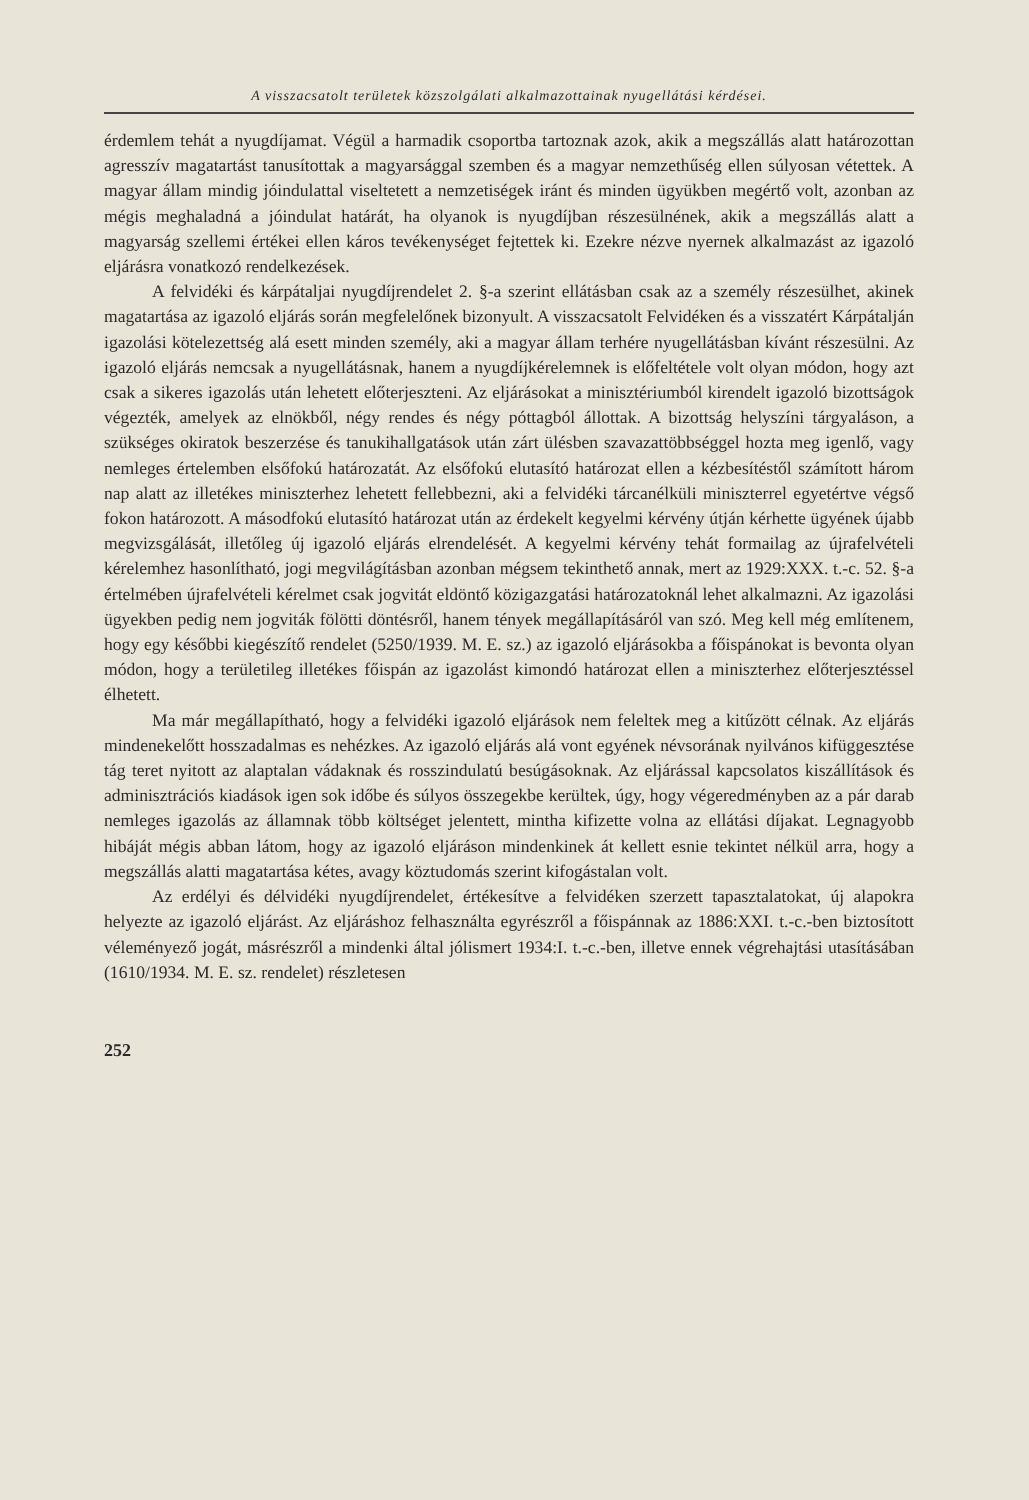A visszacsatolt területek közszolgálati alkalmazottainak nyugellátási kérdései.
érdemlem tehát a nyugdíjamat. Végül a harmadik csoportba tartoznak azok, akik a megszállás alatt határozottan agresszív magatartást tanusítottak a magyarsággal szemben és a magyar nemzethűség ellen súlyosan vétettek. A magyar állam mindig jóindulattal viseltetett a nemzetiségek iránt és minden ügyükben megértő volt, azonban az mégis meghaladná a jóindulat határát, ha olyanok is nyugdíjban részesülnének, akik a megszállás alatt a magyarság szellemi értékei ellen káros tevékenységet fejtettek ki. Ezekre nézve nyernek alkalmazást az igazoló eljárásra vonatkozó rendelkezések.
A felvidéki és kárpátaljai nyugdíjrendelet 2. §-a szerint ellátásban csak az a személy részesülhet, akinek magatartása az igazoló eljárás során megfelelőnek bizonyult. A visszacsatolt Felvidéken és a visszatért Kárpátalján igazolási kötelezettség alá esett minden személy, aki a magyar állam terhére nyugellátásban kívánt részesülni. Az igazoló eljárás nemcsak a nyugellátásnak, hanem a nyugdíjkérelemnek is előfeltétele volt olyan módon, hogy azt csak a sikeres igazolás után lehetett előterjeszteni. Az eljárásokat a minisztériumból kirendelt igazoló bizottságok végezték, amelyek az elnökből, négy rendes és négy póttagból állottak. A bizottság helyszíni tárgyaláson, a szükséges okiratok beszerzése és tanukihallgatások után zárt ülésben szavazattöbbséggel hozta meg igenlő, vagy nemleges értelemben elsőfokú határozatát. Az elsőfokú elutasító határozat ellen a kézbesítéstől számított három nap alatt az illetékes miniszterhez lehetett fellebbezni, aki a felvidéki tárcanélküli miniszterrel egyetértve végső fokon határozott. A másodfokú elutasító határozat után az érdekelt kegyelmi kérvény útján kérhette ügyének újabb megvizsgálását, illetőleg új igazoló eljárás elrendelését. A kegyelmi kérvény tehát formailag az újrafelvételi kérelemhez hasonlítható, jogi megvilágításban azonban mégsem tekinthető annak, mert az 1929:XXX. t.-c. 52. §-a értelmében újrafelvételi kérelmet csak jogvitát eldöntő közigazgatási határozatoknál lehet alkalmazni. Az igazolási ügyekben pedig nem jogviták fölötti döntésről, hanem tények megállapításáról van szó. Meg kell még említenem, hogy egy későbbi kiegészítő rendelet (5250/1939. M. E. sz.) az igazoló eljárásokba a főispánokat is bevonta olyan módon, hogy a területileg illetékes főispán az igazolást kimondó határozat ellen a miniszterhez előterjesztéssel élhetett.
Ma már megállapítható, hogy a felvidéki igazoló eljárások nem feleltek meg a kitűzött célnak. Az eljárás mindenekelőtt hosszadalmas es nehézkes. Az igazoló eljárás alá vont egyének névsorának nyilvános kifüggesztése tág teret nyitott az alaptalan vádaknak és rosszindulatú besúgásoknak. Az eljárással kapcsolatos kiszállítások és adminisztrációs kiadások igen sok időbe és súlyos összegekbe kerültek, úgy, hogy végeredményben az a pár darab nemleges igazolás az államnak több költséget jelentett, mintha kifizette volna az ellátási díjakat. Legnagyobb hibáját mégis abban látom, hogy az igazoló eljáráson mindenkinek át kellett esnie tekintet nélkül arra, hogy a megszállás alatti magatartása kétes, avagy köztudomás szerint kifogástalan volt.
Az erdélyi és délvidéki nyugdíjrendelet, értékesítve a felvidéken szerzett tapasztalatokat, új alapokra helyezte az igazoló eljárást. Az eljáráshoz felhasználta egyrészről a főispánnak az 1886:XXI. t.-c.-ben biztosított véleményező jogát, másrészről a mindenki által jólismert 1934:I. t.-c.-ben, illetve ennek végrehajtási utasításában (1610/1934. M. E. sz. rendelet) részletesen
252